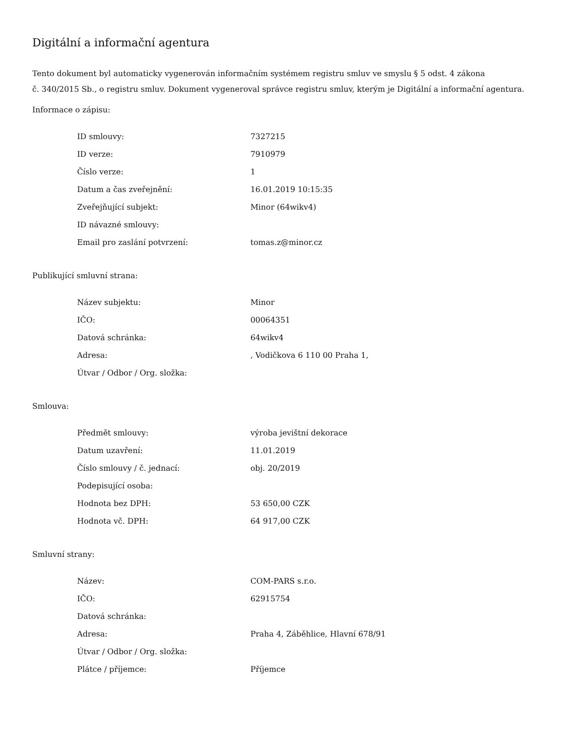Digitální a informační agentura
Tento dokument byl automaticky vygenerován informačním systémem registru smluv ve smyslu § 5 odst. 4 zákona
č. 340/2015 Sb., o registru smluv. Dokument vygeneroval správce registru smluv, kterým je Digitální a informační agentura.
Informace o zápisu:
| ID smlouvy: | 7327215 |
| ID verze: | 7910979 |
| Číslo verze: | 1 |
| Datum a čas zveřejnění: | 16.01.2019 10:15:35 |
| Zveřejňující subjekt: | Minor (64wikv4) |
| ID návazné smlouvy: | |
| Email pro zaslání potvrzení: | tomas.z@minor.cz |
Publikující smluvní strana:
| Název subjektu: | Minor |
| IČO: | 00064351 |
| Datová schránka: | 64wikv4 |
| Adresa: | , Vodičkova 6 110 00 Praha 1, |
| Útvar / Odbor / Org. složka: | |
Smlouva:
| Předmět smlouvy: | výroba jevištní dekorace |
| Datum uzavření: | 11.01.2019 |
| Číslo smlouvy / č. jednací: | obj. 20/2019 |
| Podepisující osoba: | |
| Hodnota bez DPH: | 53 650,00 CZK |
| Hodnota vč. DPH: | 64 917,00 CZK |
Smluvní strany:
| Název: | COM-PARS s.r.o. |
| IČO: | 62915754 |
| Datová schránka: | |
| Adresa: | Praha 4, Záběhlice, Hlavní 678/91 |
| Útvar / Odbor / Org. složka: | |
| Plátce / příjemce: | Příjemce |